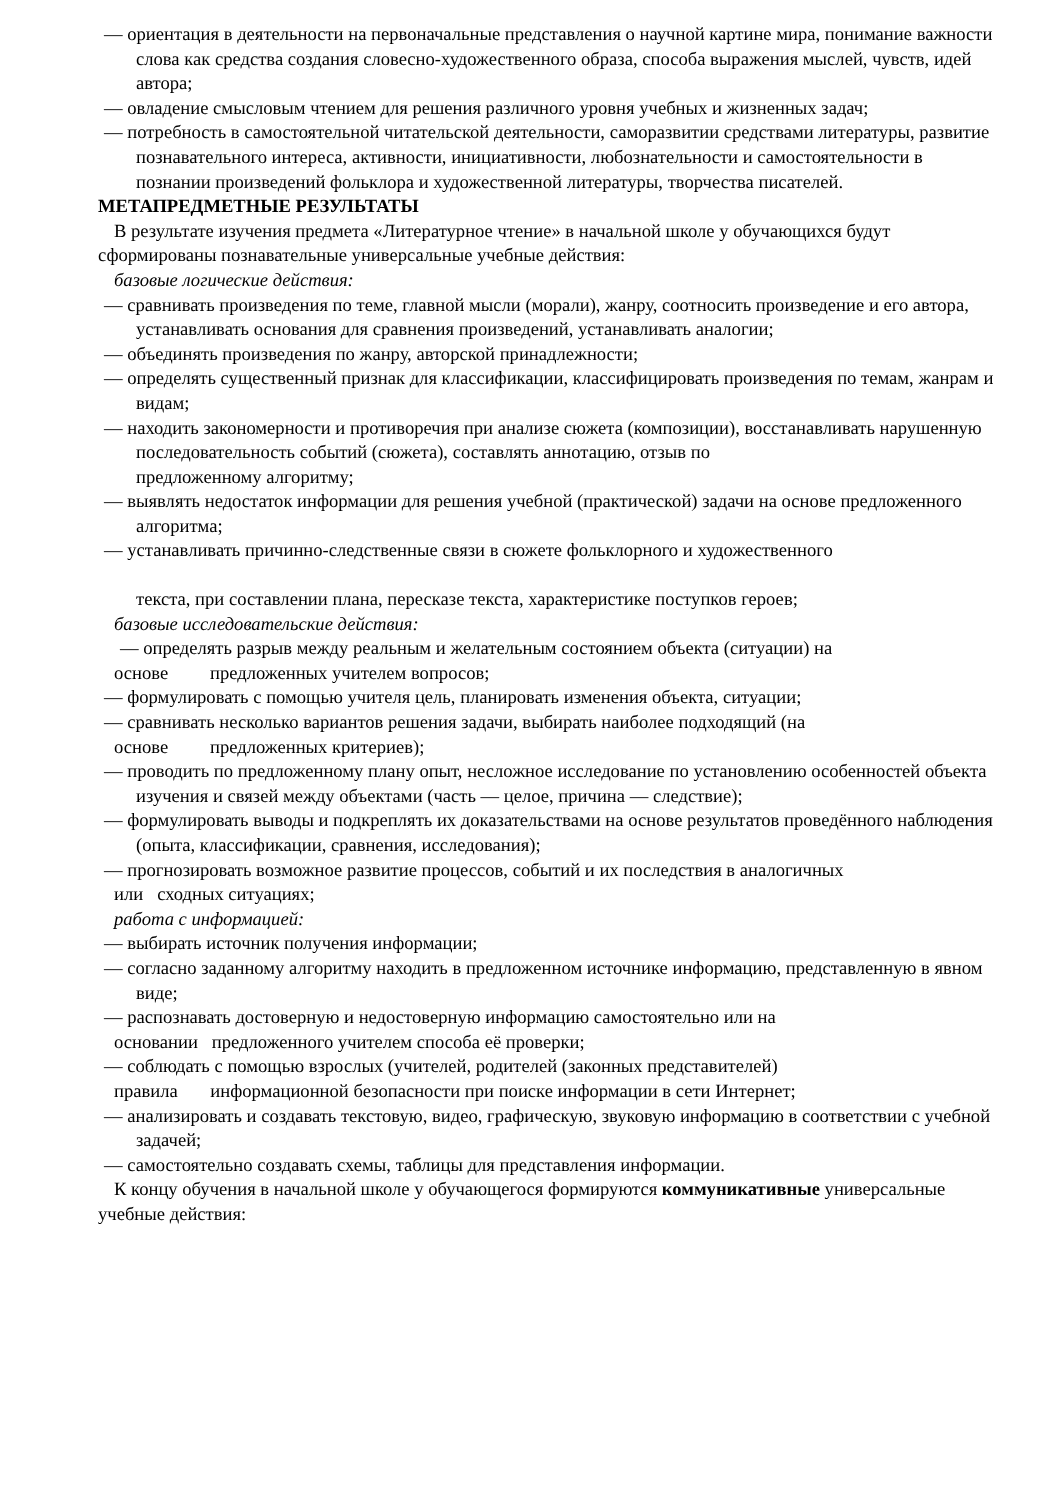— ориентация в деятельности на первоначальные представления о научной картине мира, понимание важности слова как средства создания словесно-художественного образа, способа выражения мыслей, чувств, идей автора;
— овладение смысловым чтением для решения различного уровня учебных и жизненных задач;
— потребность в самостоятельной читательской деятельности, саморазвитии средствами литературы, развитие познавательного интереса, активности, инициативности, любознательности и самостоятельности в познании произведений фольклора и художественной литературы, творчества писателей.
МЕТАПРЕДМЕТНЫЕ РЕЗУЛЬТАТЫ
В результате изучения предмета «Литературное чтение» в начальной школе у обучающихся будут сформированы познавательные универсальные учебные действия:
базовые логические действия:
— сравнивать произведения по теме, главной мысли (морали), жанру, соотносить произведение и его автора, устанавливать основания для сравнения произведений, устанавливать аналогии;
— объединять произведения по жанру, авторской принадлежности;
— определять существенный признак для классификации, классифицировать произведения по темам, жанрам и видам;
— находить закономерности и противоречия при анализе сюжета (композиции), восстанавливать нарушенную последовательность событий (сюжета), составлять аннотацию, отзыв по
предложенному алгоритму;
— выявлять недостаток информации для решения учебной (практической) задачи на основе предложенного алгоритма;
— устанавливать причинно-следственные связи в сюжете фольклорного и художественного
текста, при составлении плана, пересказе текста, характеристике поступков героев;
базовые исследовательские действия:
— определять разрыв между реальным и желательным состоянием объекта (ситуации) на
основе предложенных учителем вопросов;
— формулировать с помощью учителя цель, планировать изменения объекта, ситуации;
— сравнивать несколько вариантов решения задачи, выбирать наиболее подходящий (на
основе предложенных критериев);
— проводить по предложенному плану опыт, несложное исследование по установлению особенностей объекта изучения и связей между объектами (часть — целое, причина — следствие);
— формулировать выводы и подкреплять их доказательствами на основе результатов проведённого наблюдения (опыта, классификации, сравнения, исследования);
— прогнозировать возможное развитие процессов, событий и их последствия в аналогичных
или сходных ситуациях;
работа с информацией:
— выбирать источник получения информации;
— согласно заданному алгоритму находить в предложенном источнике информацию, представленную в явном виде;
— распознавать достоверную и недостоверную информацию самостоятельно или на
основании предложенного учителем способа её проверки;
— соблюдать с помощью взрослых (учителей, родителей (законных представителей)
правила информационной безопасности при поиске информации в сети Интернет;
— анализировать и создавать текстовую, видео, графическую, звуковую информацию в соответствии с учебной задачей;
— самостоятельно создавать схемы, таблицы для представления информации.
К концу обучения в начальной школе у обучающегося формируются коммуникативные универсальные учебные действия: